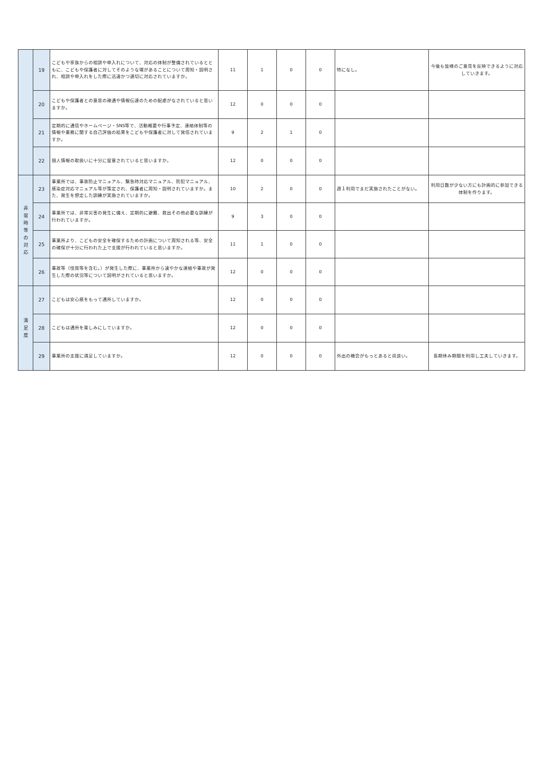| | 19 | こどもや家族からの相談や申入れについて、対応の体制が整備されているとともに、こどもや保護者に対してそのような場があることについて周知・説明され、相談や申入れをした際に迅速かつ適切に対応されていますか。 | 11 | 1 | 0 | 0 | 特になし。 | 今後も皆様のご意見を反映できるように対応していきます。 |
| | 20 | こどもや保護者との意思の疎通や情報伝達のための配慮がなされていると思いますか。 | 12 | 0 | 0 | 0 | | |
| | 21 | 定期的に通信やホームページ・SNS等で、活動概要や行事予定、連絡体制等の情報や業務に関する自己評価の結果をこどもや保護者に対して発信されていますか。 | 9 | 2 | 1 | 0 | | |
| | 22 | 個人情報の取扱いに十分に留意されていると思いますか。 | 12 | 0 | 0 | 0 | | |
| 非 常 時 等 の 対 応 | 23 | 事業所では、事故防止マニュアル、緊急時対応マニュアル、防犯マニュアル、感染症対応マニュアル等が策定され、保護者に周知・説明されていますか。また、発生を想定した訓練が実施されていますか。 | 10 | 2 | 0 | 0 | 週１利用でまだ実施されたことがない。 | 利用日数が少ない方にも計画的に参加できる体制を作ります。 |
| | 24 | 事業所では、非常災害の発生に備え、定期的に避難、救出その他必要な訓練が行われていますか。 | 9 | 3 | 0 | 0 | | |
| | 25 | 事業所より、こどもの安全を確保するための計画について周知される等、安全の確保が十分に行われた上で支援が行われていると思いますか。 | 11 | 1 | 0 | 0 | | |
| | 26 | 事故等（怪我等を含む。）が発生した際に、事業所から速やかな連絡や事故が発生した際の状況等について説明がされていると思いますか。 | 12 | 0 | 0 | 0 | | |
| 満 足 度 | 27 | こどもは安心感をもって通所していますか。 | 12 | 0 | 0 | 0 | | |
| | 28 | こどもは通所を楽しみにしていますか。 | 12 | 0 | 0 | 0 | | |
| | 29 | 事業所の支援に満足していますか。 | 12 | 0 | 0 | 0 | 外出の機会がもっとあると尚良い。 | 長期休み期間を利用し工夫していきます。 |